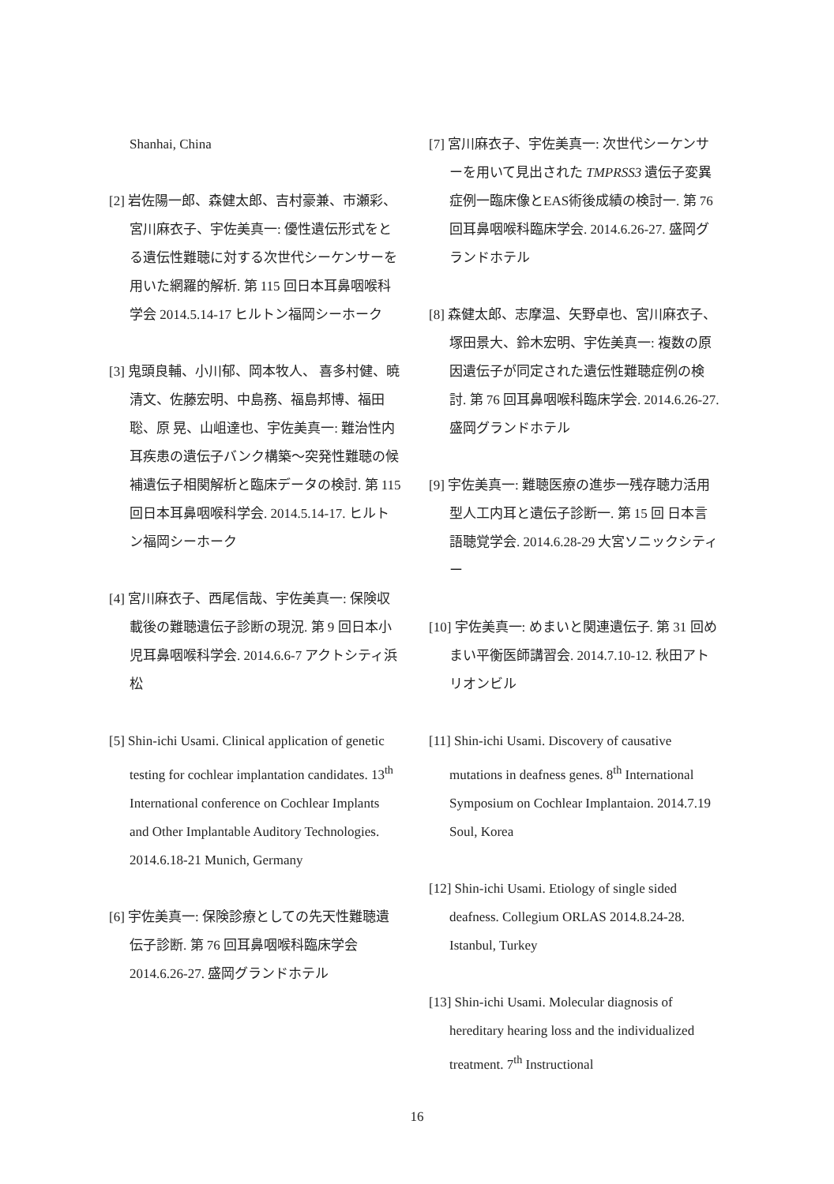Shanhai, China
[2] 岩佐陽一郎、森健太郎、吉村豪兼、市瀬彩、宮川麻衣子、宇佐美真一: 優性遺伝形式をとる遺伝性難聴に対する次世代シーケンサーを用いた網羅的解析. 第 115 回日本耳鼻咽喉科学会 2014.5.14-17 ヒルトン福岡シーホーク
[3] 鬼頭良輔、小川郁、岡本牧人、 喜多村健、暁清文、佐藤宏明、中島務、福島邦博、福田聡、原 晃、山岨達也、宇佐美真一: 難治性内耳疾患の遺伝子バンク構築～突発性難聴の候補遺伝子相関解析と臨床データの検討. 第 115 回日本耳鼻咽喉科学会. 2014.5.14-17. ヒルトン福岡シーホーク
[4] 宮川麻衣子、西尾信哉、宇佐美真一: 保険収載後の難聴遺伝子診断の現況. 第 9 回日本小児耳鼻咽喉科学会. 2014.6.6-7 アクトシティ浜松
[5] Shin-ichi Usami. Clinical application of genetic testing for cochlear implantation candidates. 13<sup>th</sup> International conference on Cochlear Implants and Other Implantable Auditory Technologies. 2014.6.18-21 Munich, Germany
[6] 宇佐美真一: 保険診療としての先天性難聴遺伝子診断. 第 76 回耳鼻咽喉科臨床学会 2014.6.26-27. 盛岡グランドホテル
[7] 宮川麻衣子、宇佐美真一: 次世代シーケンサーを用いて見出された TMPRSS3 遺伝子変異症例一臨床像とEAS術後成績の検討一. 第 76 回耳鼻咽喉科臨床学会. 2014.6.26-27. 盛岡グランドホテル
[8] 森健太郎、志摩温、矢野卓也、宮川麻衣子、塚田景大、鈴木宏明、宇佐美真一: 複数の原因遺伝子が同定された遺伝性難聴症例の検討. 第 76 回耳鼻咽喉科臨床学会. 2014.6.26-27. 盛岡グランドホテル
[9] 宇佐美真一: 難聴医療の進歩一残存聴力活用型人工内耳と遺伝子診断一. 第 15 回 日本言語聴覚学会. 2014.6.28-29 大宮ソニックシティー
[10] 宇佐美真一: めまいと関連遺伝子. 第 31 回めまい平衡医師講習会. 2014.7.10-12. 秋田アトリオンビル
[11] Shin-ichi Usami. Discovery of causative mutations in deafness genes. 8<sup>th</sup> International Symposium on Cochlear Implantaion. 2014.7.19 Soul, Korea
[12] Shin-ichi Usami. Etiology of single sided deafness. Collegium ORLAS 2014.8.24-28. Istanbul, Turkey
[13] Shin-ichi Usami. Molecular diagnosis of hereditary hearing loss and the individualized treatment. 7<sup>th</sup> Instructional
16